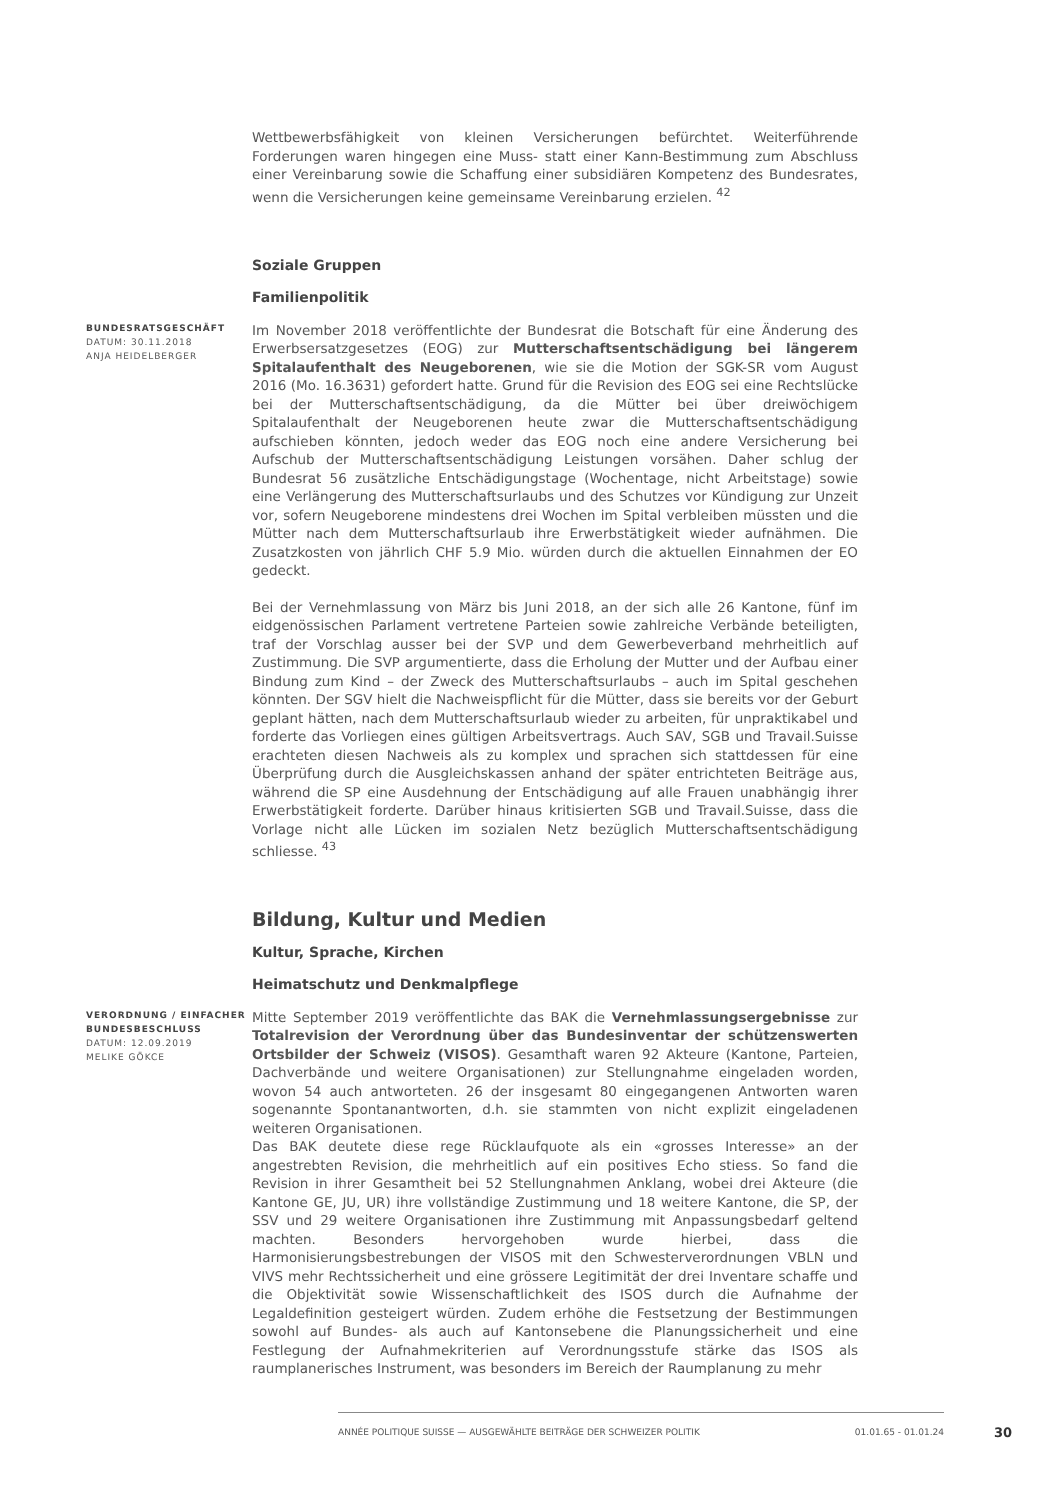Wettbewerbsfähigkeit von kleinen Versicherungen befürchtet. Weiterführende Forderungen waren hingegen eine Muss- statt einer Kann-Bestimmung zum Abschluss einer Vereinbarung sowie die Schaffung einer subsidiären Kompetenz des Bundesrates, wenn die Versicherungen keine gemeinsame Vereinbarung erzielen. <sup>42</sup>
Soziale Gruppen
Familienpolitik
BUNDESRATSGESCHÄFT
DATUM: 30.11.2018
ANJA HEIDELBERGER
Im November 2018 veröffentlichte der Bundesrat die Botschaft für eine Änderung des Erwerbsersatzgesetzes (EOG) zur Mutterschaftsentschädigung bei längerem Spitalaufenthalt des Neugeborenen, wie sie die Motion der SGK-SR vom August 2016 (Mo. 16.3631) gefordert hatte. Grund für die Revision des EOG sei eine Rechtslücke bei der Mutterschaftsentschädigung, da die Mütter bei über dreiwöchigem Spitalaufenthalt der Neugeborenen heute zwar die Mutterschaftsentschädigung aufschieben könnten, jedoch weder das EOG noch eine andere Versicherung bei Aufschub der Mutterschaftsentschädigung Leistungen vorsähen. Daher schlug der Bundesrat 56 zusätzliche Entschädigungstage (Wochentage, nicht Arbeitstage) sowie eine Verlängerung des Mutterschaftsurlaubs und des Schutzes vor Kündigung zur Unzeit vor, sofern Neugeborene mindestens drei Wochen im Spital verbleiben müssten und die Mütter nach dem Mutterschaftsurlaub ihre Erwerbstätigkeit wieder aufnähmen. Die Zusatzkosten von jährlich CHF 5.9 Mio. würden durch die aktuellen Einnahmen der EO gedeckt.
Bei der Vernehmlassung von März bis Juni 2018, an der sich alle 26 Kantone, fünf im eidgenössischen Parlament vertretene Parteien sowie zahlreiche Verbände beteiligten, traf der Vorschlag ausser bei der SVP und dem Gewerbeverband mehrheitlich auf Zustimmung. Die SVP argumentierte, dass die Erholung der Mutter und der Aufbau einer Bindung zum Kind – der Zweck des Mutterschaftsurlaubs – auch im Spital geschehen könnten. Der SGV hielt die Nachweispflicht für die Mütter, dass sie bereits vor der Geburt geplant hätten, nach dem Mutterschaftsurlaub wieder zu arbeiten, für unpraktikabel und forderte das Vorliegen eines gültigen Arbeitsvertrags. Auch SAV, SGB und Travail.Suisse erachteten diesen Nachweis als zu komplex und sprachen sich stattdessen für eine Überprüfung durch die Ausgleichskassen anhand der später entrichteten Beiträge aus, während die SP eine Ausdehnung der Entschädigung auf alle Frauen unabhängig ihrer Erwerbstätigkeit forderte. Darüber hinaus kritisierten SGB und Travail.Suisse, dass die Vorlage nicht alle Lücken im sozialen Netz bezüglich Mutterschaftsentschädigung schliesse. <sup>43</sup>
Bildung, Kultur und Medien
Kultur, Sprache, Kirchen
Heimatschutz und Denkmalpflege
VERORDNUNG / EINFACHER BUNDESBESCHLUSS
DATUM: 12.09.2019
MELIKE GÖKCE
Mitte September 2019 veröffentlichte das BAK die Vernehmlassungsergebnisse zur Totalrevision der Verordnung über das Bundesinventar der schützenswerten Ortsbilder der Schweiz (VISOS). Gesamthaft waren 92 Akteure (Kantone, Parteien, Dachverbände und weitere Organisationen) zur Stellungnahme eingeladen worden, wovon 54 auch antworteten. 26 der insgesamt 80 eingegangenen Antworten waren sogenannte Spontanantworten, d.h. sie stammten von nicht explizit eingeladenen weiteren Organisationen.
Das BAK deutete diese rege Rücklaufquote als ein «grosses Interesse» an der angestrebten Revision, die mehrheitlich auf ein positives Echo stiess. So fand die Revision in ihrer Gesamtheit bei 52 Stellungnahmen Anklang, wobei drei Akteure (die Kantone GE, JU, UR) ihre vollständige Zustimmung und 18 weitere Kantone, die SP, der SSV und 29 weitere Organisationen ihre Zustimmung mit Anpassungsbedarf geltend machten. Besonders hervorgehoben wurde hierbei, dass die Harmonisierungsbestrebungen der VISOS mit den Schwesterverordnungen VBLN und VIVS mehr Rechtssicherheit und eine grössere Legitimität der drei Inventare schaffe und die Objektivität sowie Wissenschaftlichkeit des ISOS durch die Aufnahme der Legaldefinition gesteigert würden. Zudem erhöhe die Festsetzung der Bestimmungen sowohl auf Bundes- als auch auf Kantonsebene die Planungssicherheit und eine Festlegung der Aufnahmekriterien auf Verordnungsstufe stärke das ISOS als raumplanerisches Instrument, was besonders im Bereich der Raumplanung zu mehr
ANNÉE POLITIQUE SUISSE — AUSGEWÄHLTE BEITRÄGE DER SCHWEIZER POLITIK 01.01.65 - 01.01.24
30